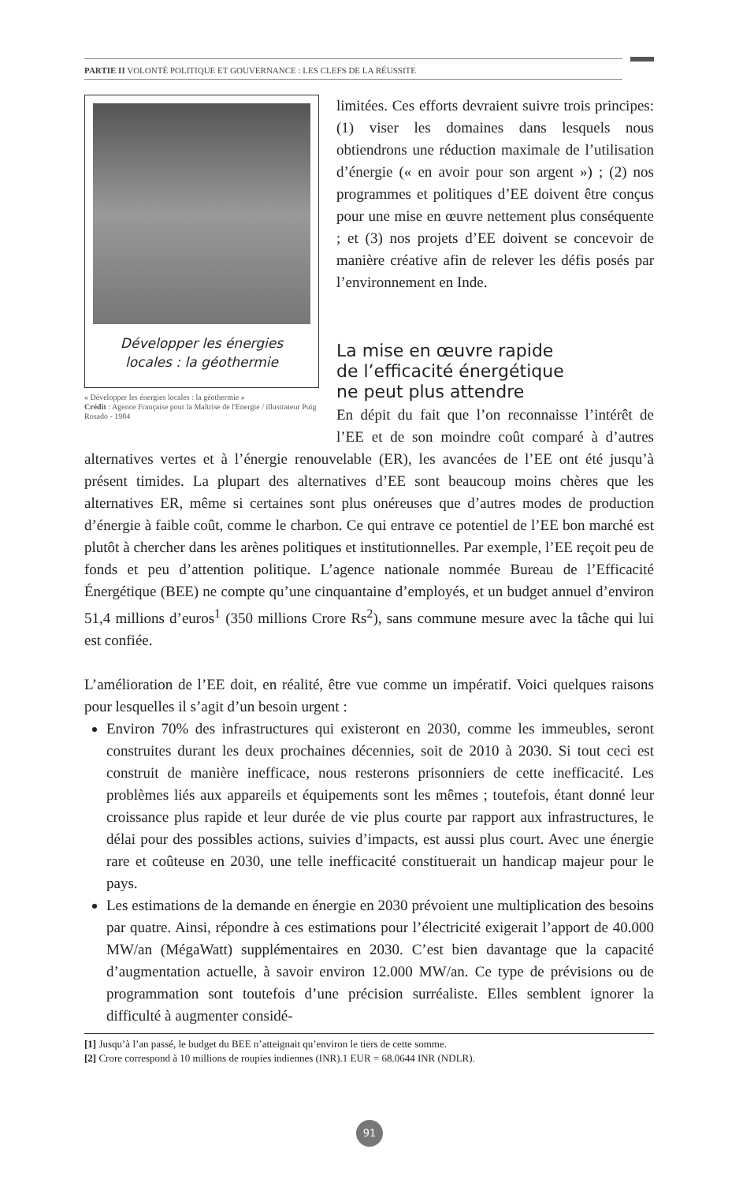PARTIE II VOLONTÉ POLITIQUE ET GOUVERNANCE : LES CLEFS DE LA RÉUSSITE
Développer les énergies
locales : la géothermie
« Développer les énergies locales : la géothermie »
Crédit : Agence Française pour la Maîtrise de l'Energie / illustrateur Puig Rosado - 1984
limitées. Ces efforts devraient suivre trois principes: (1) viser les domaines dans lesquels nous obtiendrons une réduction maximale de l’utilisation d’énergie (« en avoir pour son argent ») ; (2) nos programmes et politiques d’EE doivent être conçus pour une mise en œuvre nettement plus conséquente ; et (3) nos projets d’EE doivent se concevoir de manière créative afin de relever les défis posés par l’environnement en Inde.
La mise en œuvre rapide
de l’efficacité énergétique
ne peut plus attendre
En dépit du fait que l’on reconnaisse l’intérêt de l’EE et de son moindre coût comparé à d’autres alternatives vertes et à l’énergie renouvelable (ER), les avancées de l’EE ont été jusqu’à présent timides. La plupart des alternatives d’EE sont beaucoup moins chères que les alternatives ER, même si certaines sont plus onéreuses que d’autres modes de production d’énergie à faible coût, comme le charbon. Ce qui entrave ce potentiel de l’EE bon marché est plutôt à chercher dans les arènes politiques et institutionnelles. Par exemple, l’EE reçoit peu de fonds et peu d’attention politique. L’agence nationale nommée Bureau de l’Efficacité Énergétique (BEE) ne compte qu’une cinquantaine d’employés, et un budget annuel d’environ 51,4 millions d’euros<sup>1</sup> (350 millions Crore Rs<sup>2</sup>), sans commune mesure avec la tâche qui lui est confiée.
L’amélioration de l’EE doit, en réalité, être vue comme un impératif. Voici quelques raisons pour lesquelles il s’agit d’un besoin urgent :
Environ 70% des infrastructures qui existeront en 2030, comme les immeubles, seront construites durant les deux prochaines décennies, soit de 2010 à 2030. Si tout ceci est construit de manière inefficace, nous resterons prisonniers de cette inefficacité. Les problèmes liés aux appareils et équipements sont les mêmes ; toutefois, étant donné leur croissance plus rapide et leur durée de vie plus courte par rapport aux infrastructures, le délai pour des possibles actions, suivies d’impacts, est aussi plus court. Avec une énergie rare et coûteuse en 2030, une telle inefficacité constituerait un handicap majeur pour le pays.
Les estimations de la demande en énergie en 2030 prévoient une multiplication des besoins par quatre. Ainsi, répondre à ces estimations pour l’électricité exigerait l’apport de 40.000 MW/an (MégaWatt) supplémentaires en 2030. C’est bien davantage que la capacité d’augmentation actuelle, à savoir environ 12.000 MW/an. Ce type de prévisions ou de programmation sont toutefois d’une précision surréaliste. Elles semblent ignorer la difficulté à augmenter considé-
[1] Jusqu’à l’an passé, le budget du BEE n’atteignait qu’environ le tiers de cette somme.
[2] Crore correspond à 10 millions de roupies indiennes (INR).1 EUR = 68.0644 INR (NDLR).
91